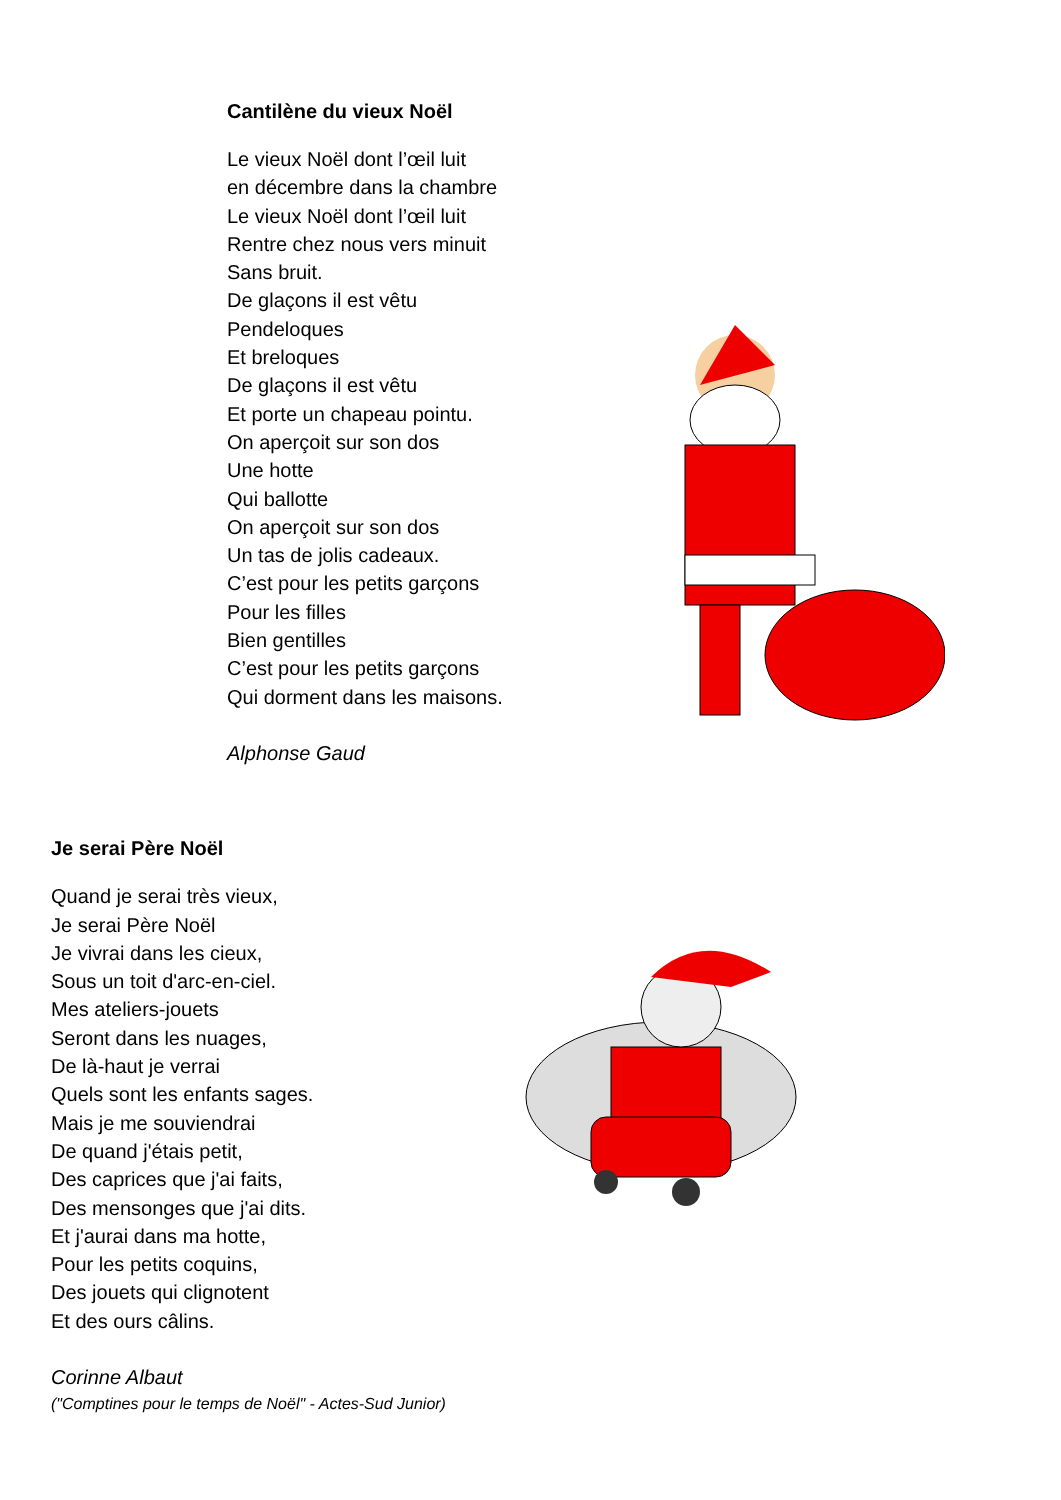Cantilène du vieux Noël
Le vieux Noël dont l’œil luit
en décembre dans la chambre
Le vieux Noël dont l’œil luit
Rentre chez nous vers minuit
Sans bruit.
De glaçons il est vêtu
Pendeloques
Et breloques
De glaçons il est vêtu
Et porte un chapeau pointu.
On aperçoit sur son dos
Une hotte
Qui ballotte
On aperçoit sur son dos
Un tas de jolis cadeaux.
C’est pour les petits garçons
Pour les filles
Bien gentilles
C’est pour les petits garçons
Qui dorment dans les maisons.
Alphonse Gaud
Je serai Père Noël
Quand je serai très vieux,
Je serai Père Noël
Je vivrai dans les cieux,
Sous un toit d'arc-en-ciel.
Mes ateliers-jouets
Seront dans les nuages,
De là-haut je verrai
Quels sont les enfants sages.
Mais je me souviendrai
De quand j'étais petit,
Des caprices que j'ai faits,
Des mensonges que j'ai dits.
Et j'aurai dans ma hotte,
Pour les petits coquins,
Des jouets qui clignotent
Et des ours câlins.
Corinne Albaut
("Comptines pour le temps de Noël" - Actes-Sud Junior)